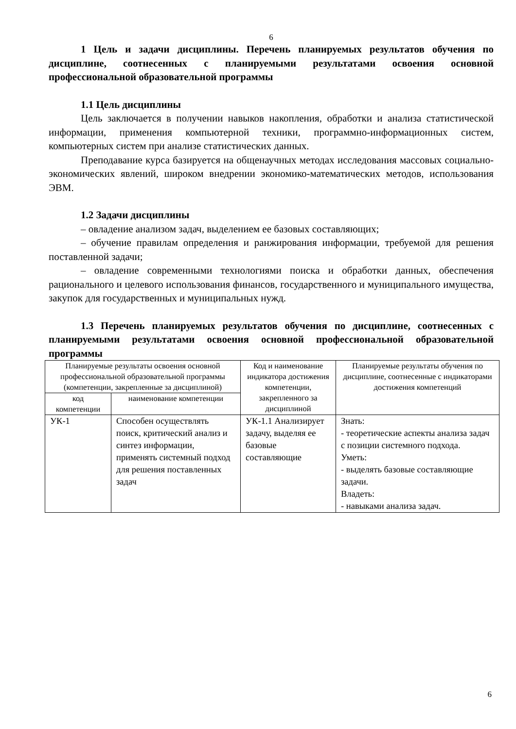6
1 Цель и задачи дисциплины. Перечень планируемых результатов обучения по дисциплине, соотнесенных с планируемыми результатами освоения основной профессиональной образовательной программы
1.1 Цель дисциплины
Цель заключается в получении навыков накопления, обработки и анализа статистической информации, применения компьютерной техники, программно-информационных систем, компьютерных систем при анализе статистических данных.
Преподавание курса базируется на общенаучных методах исследования массовых социально-экономических явлений, широком внедрении экономико-математических методов, использования ЭВМ.
1.2 Задачи дисциплины
– овладение анализом задач, выделением ее базовых составляющих;
– обучение правилам определения и ранжирования информации, требуемой для решения поставленной задачи;
– овладение современными технологиями поиска и обработки данных, обеспечения рационального и целевого использования финансов, государственного и муниципального имущества, закупок для государственных и муниципальных нужд.
1.3 Перечень планируемых результатов обучения по дисциплине, соотнесенных с планируемыми результатами освоения основной профессиональной образовательной программы
| Планируемые результаты освоения основной профессиональной образовательной программы (компетенции, закрепленные за дисциплиной) | | Код и наименование индикатора достижения компетенции, закрепленного за дисциплиной | Планируемые результаты обучения по дисциплине, соотнесенные с индикаторами достижения компетенций |
| --- | --- | --- | --- |
| код компетенции | наименование компетенции | | |
| УК-1 | Способен осуществлять поиск, критический анализ и синтез информации, применять системный подход для решения поставленных задач | УК-1.1 Анализирует задачу, выделяя ее базовые составляющие | Знать: - теоретические аспекты анализа задач с позиции системного подхода. Уметь: - выделять базовые составляющие задачи. Владеть: - навыками анализа задач. |
6